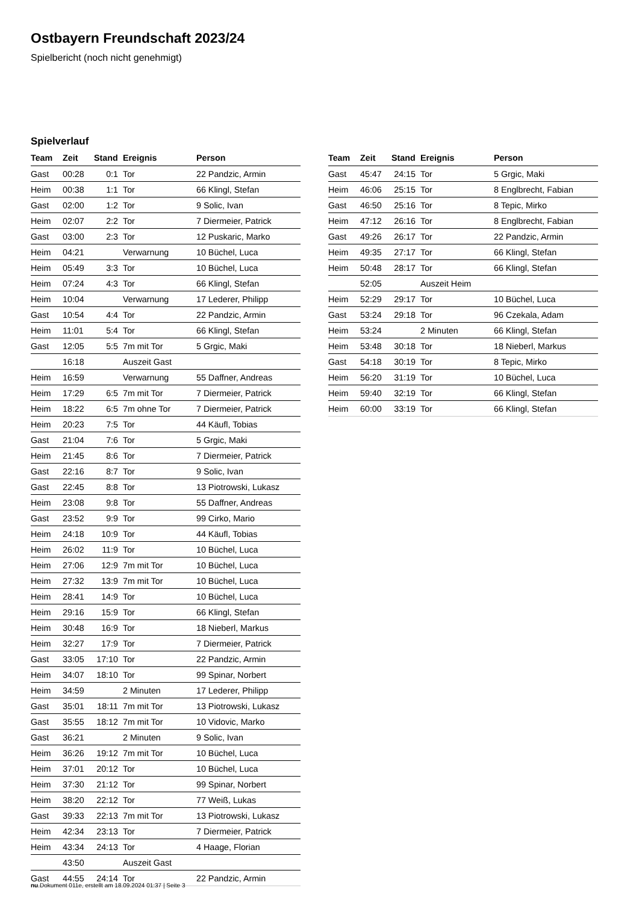Ostbayern Freundschaft 2023/24
Spielbericht (noch nicht genehmigt)
Spielverlauf
| Team | Zeit | Stand | Ereignis | Person |
| --- | --- | --- | --- | --- |
| Gast | 00:28 | 0:1 | Tor | 22 Pandzic, Armin |
| Heim | 00:38 | 1:1 | Tor | 66 Klingl, Stefan |
| Gast | 02:00 | 1:2 | Tor | 9 Solic, Ivan |
| Heim | 02:07 | 2:2 | Tor | 7 Diermeier, Patrick |
| Gast | 03:00 | 2:3 | Tor | 12 Puskaric, Marko |
| Heim | 04:21 | | Verwarnung | 10 Büchel, Luca |
| Heim | 05:49 | 3:3 | Tor | 10 Büchel, Luca |
| Heim | 07:24 | 4:3 | Tor | 66 Klingl, Stefan |
| Heim | 10:04 | | Verwarnung | 17 Lederer, Philipp |
| Gast | 10:54 | 4:4 | Tor | 22 Pandzic, Armin |
| Heim | 11:01 | 5:4 | Tor | 66 Klingl, Stefan |
| Gast | 12:05 | 5:5 | 7m mit Tor | 5 Grgic, Maki |
| | 16:18 | | Auszeit Gast | |
| Heim | 16:59 | | Verwarnung | 55 Daffner, Andreas |
| Heim | 17:29 | 6:5 | 7m mit Tor | 7 Diermeier, Patrick |
| Heim | 18:22 | 6:5 | 7m ohne Tor | 7 Diermeier, Patrick |
| Heim | 20:23 | 7:5 | Tor | 44 Käufl, Tobias |
| Gast | 21:04 | 7:6 | Tor | 5 Grgic, Maki |
| Heim | 21:45 | 8:6 | Tor | 7 Diermeier, Patrick |
| Gast | 22:16 | 8:7 | Tor | 9 Solic, Ivan |
| Gast | 22:45 | 8:8 | Tor | 13 Piotrowski, Lukasz |
| Heim | 23:08 | 9:8 | Tor | 55 Daffner, Andreas |
| Gast | 23:52 | 9:9 | Tor | 99 Cirko, Mario |
| Heim | 24:18 | 10:9 | Tor | 44 Käufl, Tobias |
| Heim | 26:02 | 11:9 | Tor | 10 Büchel, Luca |
| Heim | 27:06 | 12:9 | 7m mit Tor | 10 Büchel, Luca |
| Heim | 27:32 | 13:9 | 7m mit Tor | 10 Büchel, Luca |
| Heim | 28:41 | 14:9 | Tor | 10 Büchel, Luca |
| Heim | 29:16 | 15:9 | Tor | 66 Klingl, Stefan |
| Heim | 30:48 | 16:9 | Tor | 18 Nieberl, Markus |
| Heim | 32:27 | 17:9 | Tor | 7 Diermeier, Patrick |
| Gast | 33:05 | 17:10 | Tor | 22 Pandzic, Armin |
| Heim | 34:07 | 18:10 | Tor | 99 Spinar, Norbert |
| Heim | 34:59 | | 2 Minuten | 17 Lederer, Philipp |
| Gast | 35:01 | 18:11 | 7m mit Tor | 13 Piotrowski, Lukasz |
| Gast | 35:55 | 18:12 | 7m mit Tor | 10 Vidovic, Marko |
| Gast | 36:21 | | 2 Minuten | 9 Solic, Ivan |
| Heim | 36:26 | 19:12 | 7m mit Tor | 10 Büchel, Luca |
| Heim | 37:01 | 20:12 | Tor | 10 Büchel, Luca |
| Heim | 37:30 | 21:12 | Tor | 99 Spinar, Norbert |
| Heim | 38:20 | 22:12 | Tor | 77 Weiß, Lukas |
| Gast | 39:33 | 22:13 | 7m mit Tor | 13 Piotrowski, Lukasz |
| Heim | 42:34 | 23:13 | Tor | 7 Diermeier, Patrick |
| Heim | 43:34 | 24:13 | Tor | 4 Haage, Florian |
| | 43:50 | | Auszeit Gast | |
| Gast | 44:55 | 24:14 | Tor | 22 Pandzic, Armin |
| Team | Zeit | Stand | Ereignis | Person |
| --- | --- | --- | --- | --- |
| Gast | 45:47 | 24:15 | Tor | 5 Grgic, Maki |
| Heim | 46:06 | 25:15 | Tor | 8 Englbrecht, Fabian |
| Gast | 46:50 | 25:16 | Tor | 8 Tepic, Mirko |
| Heim | 47:12 | 26:16 | Tor | 8 Englbrecht, Fabian |
| Gast | 49:26 | 26:17 | Tor | 22 Pandzic, Armin |
| Heim | 49:35 | 27:17 | Tor | 66 Klingl, Stefan |
| Heim | 50:48 | 28:17 | Tor | 66 Klingl, Stefan |
| | 52:05 | | Auszeit Heim | |
| Heim | 52:29 | 29:17 | Tor | 10 Büchel, Luca |
| Gast | 53:24 | 29:18 | Tor | 96 Czekala, Adam |
| Heim | 53:24 | | 2 Minuten | 66 Klingl, Stefan |
| Heim | 53:48 | 30:18 | Tor | 18 Nieberl, Markus |
| Gast | 54:18 | 30:19 | Tor | 8 Tepic, Mirko |
| Heim | 56:20 | 31:19 | Tor | 10 Büchel, Luca |
| Heim | 59:40 | 32:19 | Tor | 66 Klingl, Stefan |
| Heim | 60:00 | 33:19 | Tor | 66 Klingl, Stefan |
nu.Dokument 011e, erstellt am 18.09.2024 01:37 | Seite 3